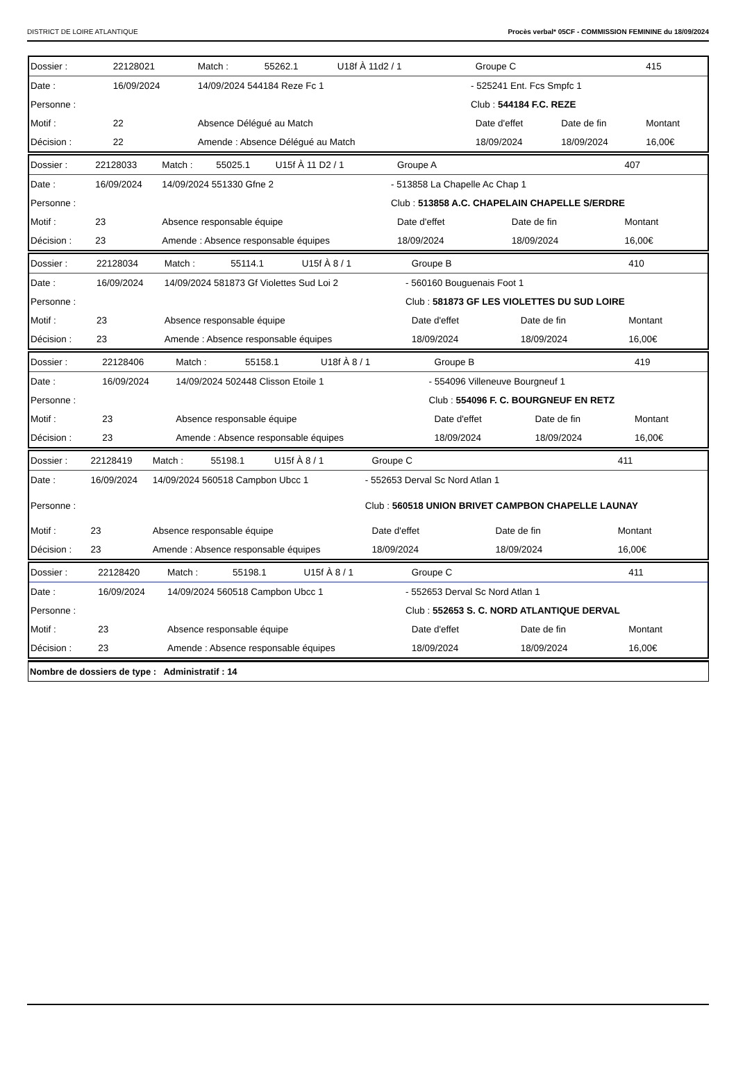DISTRICT DE LOIRE ATLANTIQUE Procès verbal* 05CF - COMMISSION FEMININE du 18/09/2024
| Dossier : | 22128021 | Match : | 55262.1 | U18f À 11d2 / 1 | | Groupe C | | 415 |
| Date : | 16/09/2024 | 14/09/2024 544184 Reze Fc 1 | | | - 525241 Ent. Fcs Smpfc 1 | | | |
| Personne : | | | | | Club : 544184 F.C. REZE | | | |
| Motif : | 22 | Absence Délégué au Match | | | | Date d'effet | Date de fin | Montant |
| Décision : | 22 | Amende : Absence Délégué au Match | | | | 18/09/2024 | 18/09/2024 | 16,00€ |
| Dossier : | 22128033 | Match : | 55025.1 | U15f À 11 D2 / 1 | | Groupe A | | 407 |
| Date : | 16/09/2024 | 14/09/2024 551330 Gfne 2 | | | - 513858 La Chapelle Ac Chap 1 | | | |
| Personne : | | | | | Club : 513858 A.C. CHAPELAIN CHAPELLE S/ERDRE | | | |
| Motif : | 23 | Absence responsable équipe | | | | Date d'effet | Date de fin | Montant |
| Décision : | 23 | Amende : Absence responsable équipes | | | | 18/09/2024 | 18/09/2024 | 16,00€ |
| Dossier : | 22128034 | Match : | 55114.1 | U15f À 8 / 1 | | Groupe B | | 410 |
| Date : | 16/09/2024 | 14/09/2024 581873 Gf Violettes Sud Loi 2 | | | - 560160 Bouguenais Foot 1 | | | |
| Personne : | | | | | Club : 581873 GF LES VIOLETTES DU SUD LOIRE | | | |
| Motif : | 23 | Absence responsable équipe | | | | Date d'effet | Date de fin | Montant |
| Décision : | 23 | Amende : Absence responsable équipes | | | | 18/09/2024 | 18/09/2024 | 16,00€ |
| Dossier : | 22128406 | Match : | 55158.1 | U18f À 8 / 1 | | Groupe B | | 419 |
| Date : | 16/09/2024 | 14/09/2024 502448 Clisson Etoile 1 | | | - 554096 Villeneuve Bourgneuf 1 | | | |
| Personne : | | | | | Club : 554096 F. C. BOURGNEUF EN RETZ | | | |
| Motif : | 23 | Absence responsable équipe | | | | Date d'effet | Date de fin | Montant |
| Décision : | 23 | Amende : Absence responsable équipes | | | | 18/09/2024 | 18/09/2024 | 16,00€ |
| Dossier : | 22128419 | Match : | 55198.1 | U15f À 8 / 1 | | Groupe C | | 411 |
| Date : | 16/09/2024 | 14/09/2024 560518 Campbon Ubcc 1 | | | - 552653 Derval Sc Nord Atlan 1 | | | |
| Personne : | | | | | Club : 560518 UNION BRIVET CAMPBON CHAPELLE LAUNAY | | | |
| Motif : | 23 | Absence responsable équipe | | | | Date d'effet | Date de fin | Montant |
| Décision : | 23 | Amende : Absence responsable équipes | | | | 18/09/2024 | 18/09/2024 | 16,00€ |
| Dossier : | 22128420 | Match : | 55198.1 | U15f À 8 / 1 | | Groupe C | | 411 |
| Date : | 16/09/2024 | 14/09/2024 560518 Campbon Ubcc 1 | | | - 552653 Derval Sc Nord Atlan 1 | | | |
| Personne : | | | | | Club : 552653 S. C. NORD ATLANTIQUE DERVAL | | | |
| Motif : | 23 | Absence responsable équipe | | | | Date d'effet | Date de fin | Montant |
| Décision : | 23 | Amende : Absence responsable équipes | | | | 18/09/2024 | 18/09/2024 | 16,00€ |
Nombre de dossiers de type : Administratif : 14